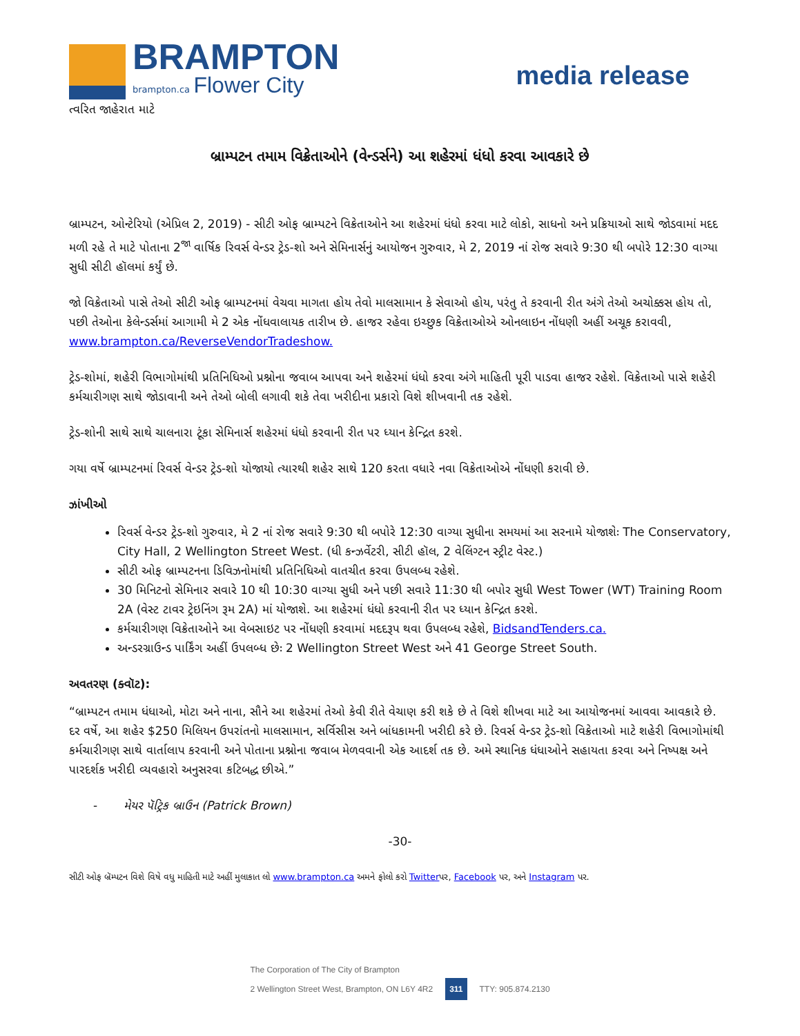BRAMPTON
brampton.ca Flower City
ત્વરિત જાહેરાત માટે
media release
બ્રામ્પટન તમામ વિક્રેતાઓને (વેન્ડર્સને) આ શહેરમાં ધંધો કરવા આવકારે છે
બ્રામ્પટન, ઓન્ટેરિયો (એપ્રિલ 2, 2019) - સીટી ઓફ બ્રામ્પટને વિક્રેતાઓને આ શહેરમાં ધંધો કરવા માટે લોકો, સાધનો અને પ્રક્રિયાઓ સાથે જોડવામાં મદદ મળી રહે તે માટે પોતાના 2<sup>જા</sup> વાર્ષિક રિવર્સ વેન્ડર ટ્રેડ-શો અને સેમિનાર્સનું આયોજન ગુરુવાર, મે 2, 2019 નાં રોજ સવારે 9:30 થી બપોરે 12:30 વાગ્યા સુધી સીટી હૉલમાં કર્યું છે.
જો વિક્રેતાઓ પાસે તેઓ સીટી ઓફ બ્રામ્પટનમાં વેચવા માગતા હોય તેવો માલસામાન કે સેવાઓ હોય, પરંતુ તે કરવાની રીત અંગે તેઓ અચોક્કસ હોય તો, પછી તેઓના કેલેન્ડર્સમાં આગામી મે 2 એક નોંધવાલાયક તારીખ છે. હાજર રહેવા ઇચ્છુક વિક્રેતાઓએ ઓનલાઇન નોંધણી અહીં અચૂક કરાવવી, www.brampton.ca/ReverseVendorTradeshow.
ટ્રેડ-શોમાં, શહેરી વિભાગોમાંથી પ્રતિનિધિઓ પ્રશ્નોના જવાબ આપવા અને શહેરમાં ધંધો કરવા અંગે માહિતી પૂરી પાડવા હાજર રહેશે. વિક્રેતાઓ પાસે શહેરી કર્મચારીગણ સાથે જોડાવાની અને તેઓ બોલી લગાવી શકે તેવા ખરીદીના પ્રકારો વિશે શીખવાની તક રહેશે.
ટ્રેડ-શોની સાથે સાથે ચાલનારા ટૂંકા સેમિનાર્સ શહેરમાં ધંધો કરવાની રીત પર ધ્યાન કેન્દ્રિત કરશે.
ગયા વર્ષે બ્રામ્પટનમાં રિવર્સ વેન્ડર ટ્રેડ-શો યોજાયો ત્યારથી શહેર સાથે 120 કરતા વધારે નવા વિક્રેતાઓએ નોંધણી કરાવી છે.
ઝાંખીઓ
રિવર્સ વેન્ડર ટ્રેડ-શો ગુરુવાર, મે 2 નાં રોજ સવારે 9:30 થી બપોરે 12:30 વાગ્યા સુધીના સમયમાં આ સરનામે યોજાશેઃ The Conservatory, City Hall, 2 Wellington Street West. (ધી કન્ઝર્વેટરી, સીટી હૉલ, 2 વેલિંગ્ટન સ્ટ્રીટ વેસ્ટ.)
સીટી ઓફ બ્રામ્પટનના ડિવિઝનોમાંથી પ્રતિનિધિઓ વાતચીત કરવા ઉપલબ્ધ રહેશે.
30 મિનિટનો સેમિનાર સવારે 10 થી 10:30 વાગ્યા સુધી અને પછી સવારે 11:30 થી બપોર સુધી West Tower (WT) Training Room 2A (વેસ્ટ ટાવર ટ્રેઇનિંગ રૂમ 2A) માં યોજાશે. આ શહેરમાં ધંધો કરવાની રીત પર ધ્યાન કેન્દ્રિત કરશે.
કર્મચારીગણ વિક્રેતાઓને આ વેબસાઇટ પર નોંધણી કરવામાં મદદરૂપ થવા ઉપલબ્ધ રહેશે, BidsandTenders.ca.
અન્ડરગ્રાઉન્ડ પાર્કિંગ અહીં ઉપલબ્ધ છેઃ 2 Wellington Street West અને 41 George Street South.
અવતરણ (ક્વૉટ):
“બ્રામ્પટન તમામ ધંધાઓ, મોટા અને નાના, સૌને આ શહેરમાં તેઓ કેવી રીતે વેચાણ કરી શકે છે તે વિશે શીખવા માટે આ આયોજનમાં આવવા આવકારે છે. દર વર્ષે, આ શહેર $250 મિલિયન ઉપરાંતનો માલસામાન, સર્વિસીસ અને બાંધકામની ખરીદી કરે છે. રિવર્સ વેન્ડર ટ્રેડ-શો વિક્રેતાઓ માટે શહેરી વિભાગોમાંથી કર્મચારીગણ સાથે વાર્તાલાપ કરવાની અને પોતાના પ્રશ્નોના જવાબ મેળવવાની એક આદર્શ તક છે. અમે સ્થાનિક ધંધાઓને સહાયતા કરવા અને નિષ્પક્ષ અને પારદર્શક ખરીદી વ્યવહારો અનુસરવા કટિબદ્ધ છીએ.”
- મેયર પૅટ્રિક બ્રાઉન (Patrick Brown)
-30-
સીટી ઓફ બ્રૅમ્પટન વિશે વિષે વધુ માહિતી માટે અહીં મુલાકાત લો www.brampton.ca અમને ફોલો કરો Twitterપર, Facebook પર, અને Instagram પર.
The Corporation of The City of Brampton
2 Wellington Street West, Brampton, ON L6Y 4R2 311 TTY: 905.874.2130